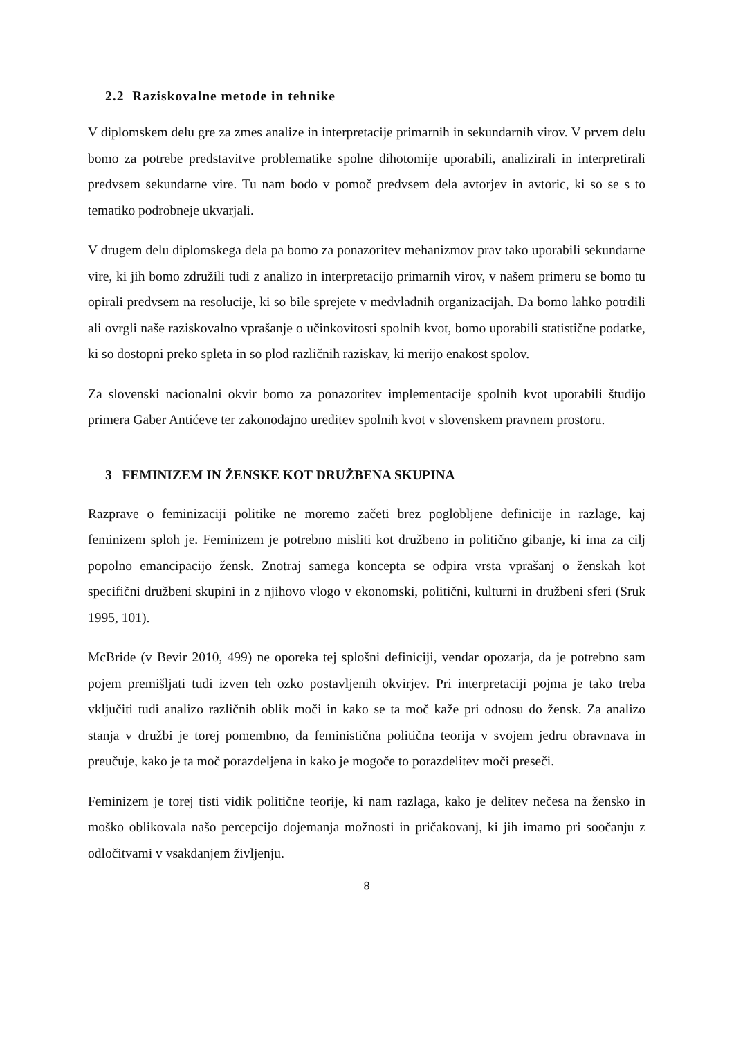2.2 Raziskovalne metode in tehnike
V diplomskem delu gre za zmes analize in interpretacije primarnih in sekundarnih virov. V prvem delu bomo za potrebe predstavitve problematike spolne dihotomije uporabili, analizirali in interpretirali predvsem sekundarne vire. Tu nam bodo v pomoč predvsem dela avtorjev in avtoric, ki so se s to tematiko podrobneje ukvarjali.
V drugem delu diplomskega dela pa bomo za ponazoritev mehanizmov prav tako uporabili sekundarne vire, ki jih bomo združili tudi z analizo in interpretacijo primarnih virov, v našem primeru se bomo tu opirali predvsem na resolucije, ki so bile sprejete v medvladnih organizacijah. Da bomo lahko potrdili ali ovrgli naše raziskovalno vprašanje o učinkovitosti spolnih kvot, bomo uporabili statistične podatke, ki so dostopni preko spleta in so plod različnih raziskav, ki merijo enakost spolov.
Za slovenski nacionalni okvir bomo za ponazoritev implementacije spolnih kvot uporabili študijo primera Gaber Antićeve ter zakonodajno ureditev spolnih kvot v slovenskem pravnem prostoru.
3 FEMINIZEM IN ŽENSKE KOT DRUŽBENA SKUPINA
Razprave o feminizaciji politike ne moremo začeti brez poglobljene definicije in razlage, kaj feminizem sploh je. Feminizem je potrebno misliti kot družbeno in politično gibanje, ki ima za cilj popolno emancipacijo žensk. Znotraj samega koncepta se odpira vrsta vprašanj o ženskah kot specifični družbeni skupini in z njihovo vlogo v ekonomski, politični, kulturni in družbeni sferi (Sruk 1995, 101).
McBride (v Bevir 2010, 499) ne oporeka tej splošni definiciji, vendar opozarja, da je potrebno sam pojem premišljati tudi izven teh ozko postavljenih okvirjev. Pri interpretaciji pojma je tako treba vključiti tudi analizo različnih oblik moči in kako se ta moč kaže pri odnosu do žensk. Za analizo stanja v družbi je torej pomembno, da feministična politična teorija v svojem jedru obravnava in preučuje, kako je ta moč porazdeljena in kako je mogoče to porazdelitev moči preseči.
Feminizem je torej tisti vidik politične teorije, ki nam razlaga, kako je delitev nečesa na žensko in moško oblikovala našo percepcijo dojemanja možnosti in pričakovanj, ki jih imamo pri soočanju z odločitvami v vsakdanjem življenju.
8